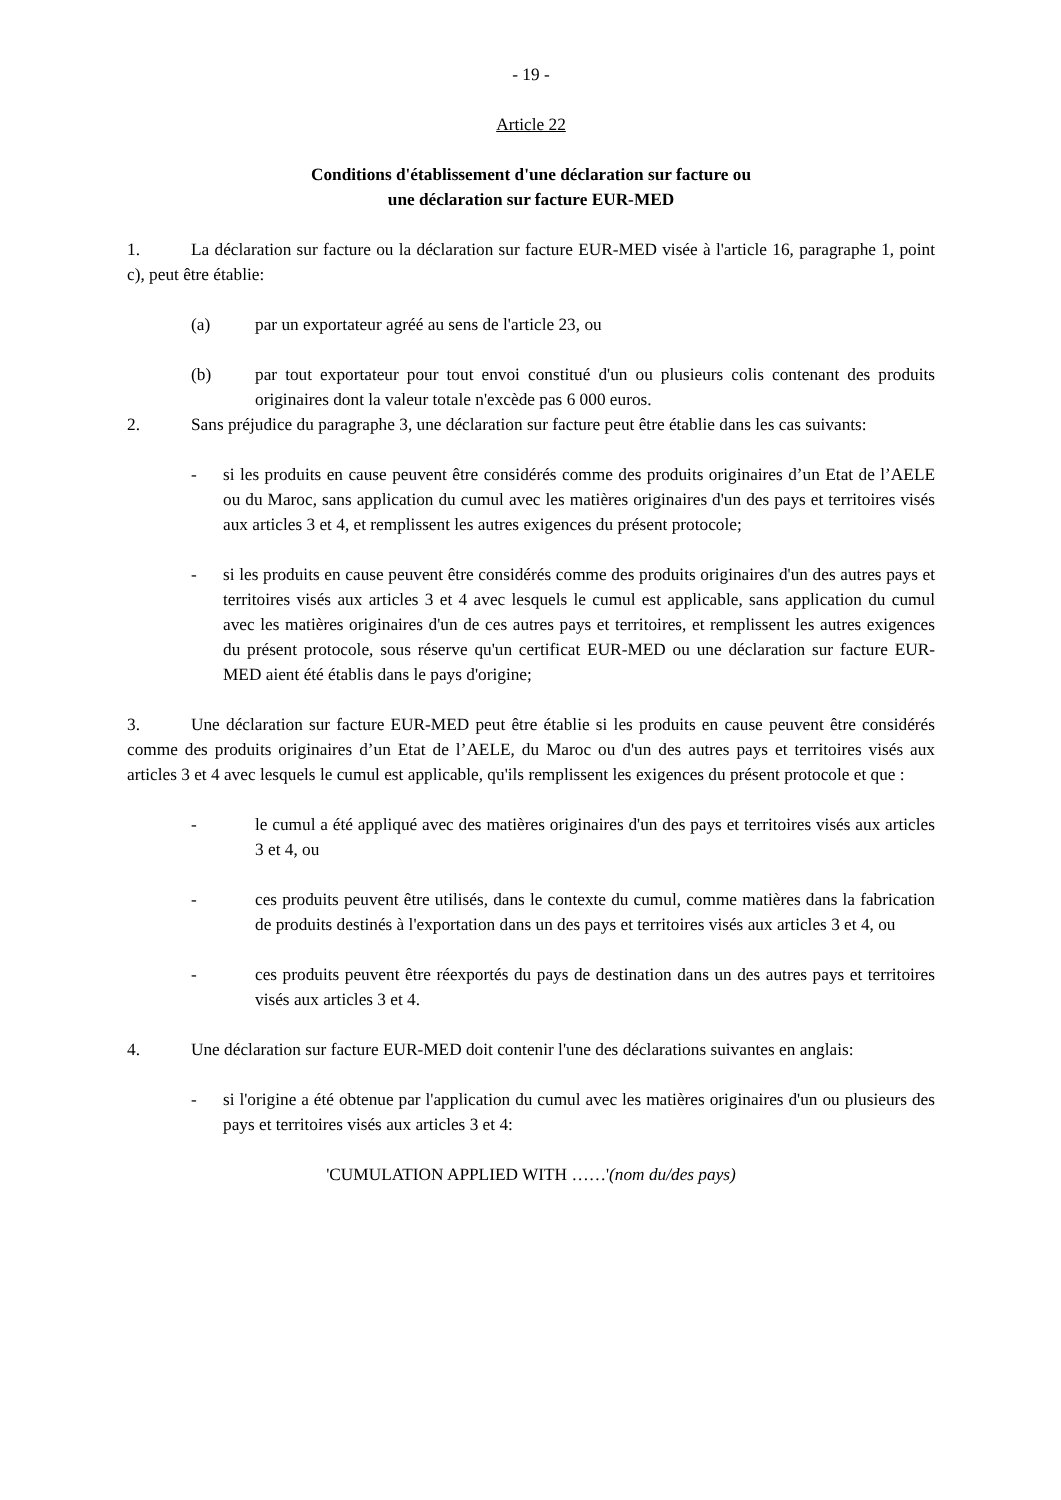- 19 -
Article 22
Conditions d'établissement d'une déclaration sur facture ou
une déclaration sur facture EUR-MED
1. La déclaration sur facture ou la déclaration sur facture EUR-MED visée à l'article 16, paragraphe 1, point c), peut être établie:
(a) par un exportateur agréé au sens de l'article 23, ou
(b) par tout exportateur pour tout envoi constitué d'un ou plusieurs colis contenant des produits originaires dont la valeur totale n'excède pas 6 000 euros.
2. Sans préjudice du paragraphe 3, une déclaration sur facture peut être établie dans les cas suivants:
- si les produits en cause peuvent être considérés comme des produits originaires d’un Etat de l’AELE ou du Maroc, sans application du cumul avec les matières originaires d'un des pays et territoires visés aux articles 3 et 4, et remplissent les autres exigences du présent protocole;
- si les produits en cause peuvent être considérés comme des produits originaires d'un des autres pays et territoires visés aux articles 3 et 4 avec lesquels le cumul est applicable, sans application du cumul avec les matières originaires d'un de ces autres pays et territoires, et remplissent les autres exigences du présent protocole, sous réserve qu'un certificat EUR-MED ou une déclaration sur facture EUR-MED aient été établis dans le pays d'origine;
3. Une déclaration sur facture EUR-MED peut être établie si les produits en cause peuvent être considérés comme des produits originaires d’un Etat de l’AELE, du Maroc ou d'un des autres pays et territoires visés aux articles 3 et 4 avec lesquels le cumul est applicable, qu'ils remplissent les exigences du présent protocole et que :
- le cumul a été appliqué avec des matières originaires d'un des pays et territoires visés aux articles 3 et 4, ou
- ces produits peuvent être utilisés, dans le contexte du cumul, comme matières dans la fabrication de produits destinés à l'exportation dans un des pays et territoires visés aux articles 3 et 4, ou
- ces produits peuvent être réexportés du pays de destination dans un des autres pays et territoires visés aux articles 3 et 4.
4. Une déclaration sur facture EUR-MED doit contenir l'une des déclarations suivantes en anglais:
- si l'origine a été obtenue par l'application du cumul avec les matières originaires d'un ou plusieurs des pays et territoires visés aux articles 3 et 4:
'CUMULATION APPLIED WITH ……'(nom du/des pays)